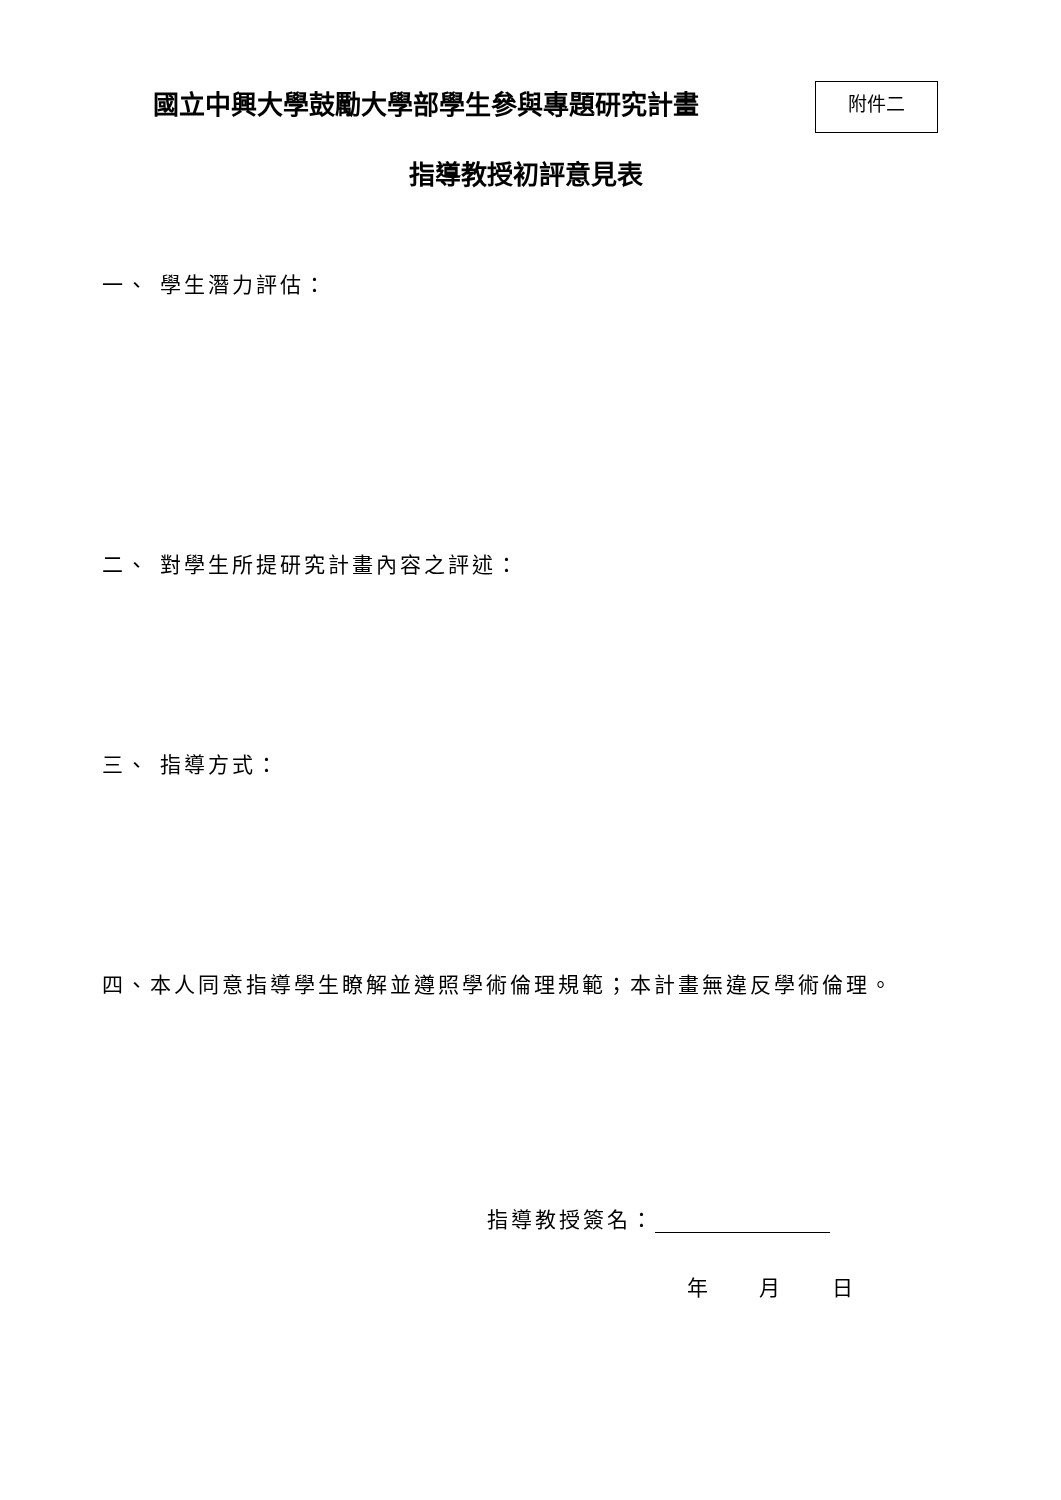國立中興大學鼓勵大學部學生參與專題研究計畫
附件二
指導教授初評意見表
一、 學生潛力評估：
二、 對學生所提研究計畫內容之評述：
三、 指導方式：
四、本人同意指導學生瞭解並遵照學術倫理規範；本計畫無違反學術倫理。
指導教授簽名：
年 月 日